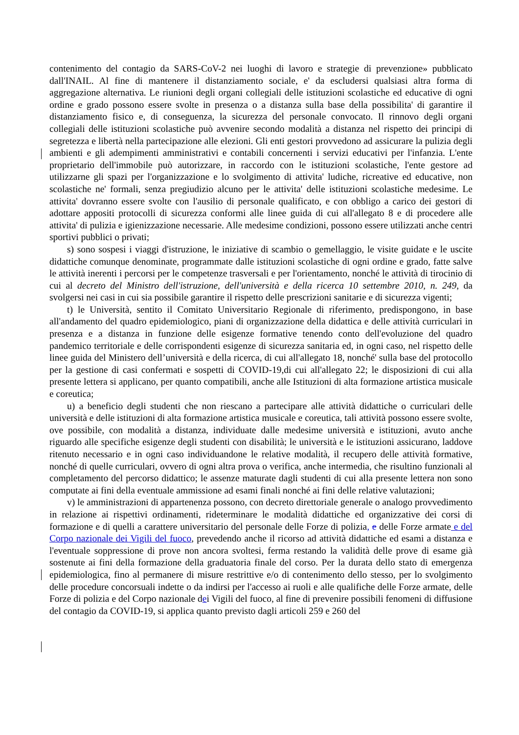contenimento del contagio da SARS-CoV-2 nei luoghi di lavoro e strategie di prevenzione» pubblicato dall'INAIL. Al fine di mantenere il distanziamento sociale, e' da escludersi qualsiasi altra forma di aggregazione alternativa. Le riunioni degli organi collegiali delle istituzioni scolastiche ed educative di ogni ordine e grado possono essere svolte in presenza o a distanza sulla base della possibilita' di garantire il distanziamento fisico e, di conseguenza, la sicurezza del personale convocato. Il rinnovo degli organi collegiali delle istituzioni scolastiche può avvenire secondo modalità a distanza nel rispetto dei principi di segretezza e libertà nella partecipazione alle elezioni. Gli enti gestori provvedono ad assicurare la pulizia degli ambienti e gli adempimenti amministrativi e contabili concernenti i servizi educativi per l'infanzia. L'ente proprietario dell'immobile può autorizzare, in raccordo con le istituzioni scolastiche, l'ente gestore ad utilizzarne gli spazi per l'organizzazione e lo svolgimento di attivita' ludiche, ricreative ed educative, non scolastiche ne' formali, senza pregiudizio alcuno per le attivita' delle istituzioni scolastiche medesime. Le attivita' dovranno essere svolte con l'ausilio di personale qualificato, e con obbligo a carico dei gestori di adottare appositi protocolli di sicurezza conformi alle linee guida di cui all'allegato 8 e di procedere alle attivita' di pulizia e igienizzazione necessarie. Alle medesime condizioni, possono essere utilizzati anche centri sportivi pubblici o privati;
s) sono sospesi i viaggi d'istruzione, le iniziative di scambio o gemellaggio, le visite guidate e le uscite didattiche comunque denominate, programmate dalle istituzioni scolastiche di ogni ordine e grado, fatte salve le attività inerenti i percorsi per le competenze trasversali e per l'orientamento, nonché le attività di tirocinio di cui al decreto del Ministro dell'istruzione, dell'università e della ricerca 10 settembre 2010, n. 249, da svolgersi nei casi in cui sia possibile garantire il rispetto delle prescrizioni sanitarie e di sicurezza vigenti;
t) le Università, sentito il Comitato Universitario Regionale di riferimento, predispongono, in base all'andamento del quadro epidemiologico, piani di organizzazione della didattica e delle attività curriculari in presenza e a distanza in funzione delle esigenze formative tenendo conto dell'evoluzione del quadro pandemico territoriale e delle corrispondenti esigenze di sicurezza sanitaria ed, in ogni caso, nel rispetto delle linee guida del Ministero dell’università e della ricerca, di cui all'allegato 18, nonché' sulla base del protocollo per la gestione di casi confermati e sospetti di COVID-19,di cui all'allegato 22; le disposizioni di cui alla presente lettera si applicano, per quanto compatibili, anche alle Istituzioni di alta formazione artistica musicale e coreutica;
u) a beneficio degli studenti che non riescano a partecipare alle attività didattiche o curriculari delle università e delle istituzioni di alta formazione artistica musicale e coreutica, tali attività possono essere svolte, ove possibile, con modalità a distanza, individuate dalle medesime università e istituzioni, avuto anche riguardo alle specifiche esigenze degli studenti con disabilità; le università e le istituzioni assicurano, laddove ritenuto necessario e in ogni caso individuandone le relative modalità, il recupero delle attività formative, nonché di quelle curriculari, ovvero di ogni altra prova o verifica, anche intermedia, che risultino funzionali al completamento del percorso didattico; le assenze maturate dagli studenti di cui alla presente lettera non sono computate ai fini della eventuale ammissione ad esami finali nonché ai fini delle relative valutazioni;
v) le amministrazioni di appartenenza possono, con decreto direttoriale generale o analogo provvedimento in relazione ai rispettivi ordinamenti, rideterminare le modalità didattiche ed organizzative dei corsi di formazione e di quelli a carattere universitario del personale delle Forze di polizia, e delle Forze armate e del Corpo nazionale dei Vigili del fuoco, prevedendo anche il ricorso ad attività didattiche ed esami a distanza e l'eventuale soppressione di prove non ancora svoltesi, ferma restando la validità delle prove di esame già sostenute ai fini della formazione della graduatoria finale del corso. Per la durata dello stato di emergenza epidemiologica, fino al permanere di misure restrittive e/o di contenimento dello stesso, per lo svolgimento delle procedure concorsuali indette o da indirsi per l'accesso ai ruoli e alle qualifiche delle Forze armate, delle Forze di polizia e del Corpo nazionale dei Vigili del fuoco, al fine di prevenire possibili fenomeni di diffusione del contagio da COVID-19, si applica quanto previsto dagli articoli 259 e 260 del